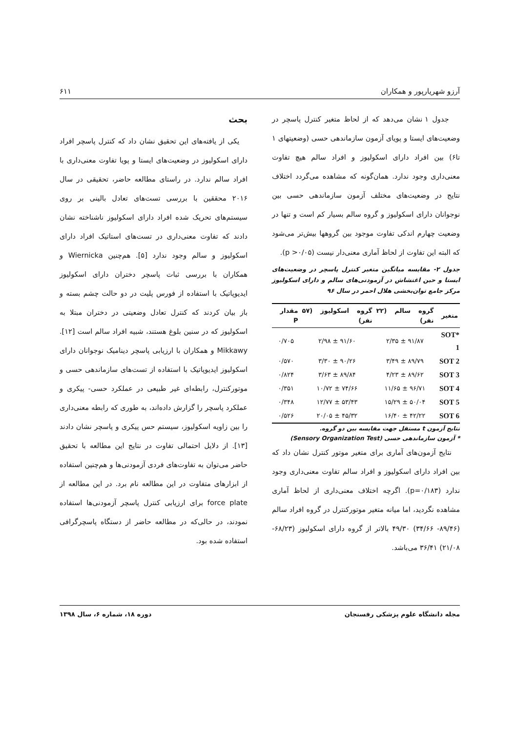آرزو شهریارپور و همکاران ۶۱۱
جدول ۱ نشان می‌دهد که از لحاظ متغیر کنترل پاسچر در وضعیت‌های ایستا و پویای آزمون سازماندهی حسی (وضعیتهای ۱ تا۶) بین افراد دارای اسکولیوز و افراد سالم هیچ تفاوت معنی‌داری وجود ندارد. همان‌گونه که مشاهده می‌گردد اختلاف نتایج در وضعیت‌های مختلف آزمون سازماندهی حسی بین نوجوانان دارای اسکولیوز و گروه سالم بسیار کم است و تنها در وضعیت چهارم اندکی تفاوت موجود بین گروهها بیش‌تر می‌شود که البته این تفاوت از لحاظ آماری معنی‌دار نیست (p >۰/۰۵).
جدول ۲- مقایسه میانگین متغیر کنترل پاسچر در وضعیت‌های ایستا و حین اغتشاش در آزمودنی‌های سالم و دارای اسکولیوز مرکز جامع توان‌بخشی هلال احمر در سال ۹۶
| متغیر | گروه سالم (۲۲ نفر) | گروه اسکولیوز (۵۷ نفر) | مقدار P |
| --- | --- | --- | --- |
| *SOT 1 | ۹۱/۸۷ ± ۲/۳۵ | ۹۱/۶۰ ± ۲/۹۸ | ۰/۷۰۵ |
| SOT 2 | ۸۹/۷۹ ± ۳/۴۹ | ۹۰/۲۶ ± ۳/۳۰ | ۰/۵۷۰ |
| SOT 3 | ۸۹/۶۲ ± ۴/۲۳ | ۸۹/۸۴ ± ۳/۶۳ | ۰/۸۲۴ |
| SOT 4 | ۹۶/۷۱ ± ۱۱/۶۵ | ۷۴/۶۶ ± ۱۰/۷۲ | ۰/۳۵۱ |
| SOT 5 | ۵۰/۰۴ ± ۱۵/۲۹ | ۵۳/۴۳ ± ۱۲/۷۷ | ۰/۳۴۸ |
| SOT 6 | ۴۲/۲۲ ± ۱۶/۴۰ | ۴۵/۳۲ ± ۲۰/۰۵ | ۰/۵۲۶ |
نتایج آزمون t مستقل جهت مقایسه بین دو گروه.
* آزمون سازماندهی حسی (Sensory Organization Test)
نتایج آزمون‌های آماری برای متغیر موتور کنترل نشان داد که بین افراد دارای اسکولیوز و افراد سالم تفاوت معنی‌داری وجود ندارد (p=۰/۱۸۳). اگرچه اختلاف معنی‌داری از لحاظ آماری مشاهده نگردید، اما میانه متغیر موتورکنترل در گروه افراد سالم (۸۹/۴۶- ۳۴/۶۶) ۴۹/۳۰ بالاتر از گروه دارای اسکولیوز (۶۸/۲۳- ۲۱/۰۸) ۳۶/۴۱ می‌باشد.
بحث
یکی از یافته‌های این تحقیق نشان داد که کنترل پاسچر افراد دارای اسکولیوز در وضعیت‌های ایستا و پویا تفاوت معنی‌داری با افراد سالم ندارد. در راستای مطالعه حاضر، تحقیقی در سال ۲۰۱۶ محققین با بررسی تست‌های تعادل بالینی بر روی سیستم‌های تحریک شده افراد دارای اسکولیوز ناشناخته نشان دادند که تفاوت معنی‌داری در تست‌های استاتیک افراد دارای اسکولیوز و سالم وجود ندارد [۵]. هم‌چنین Wiernicka و همکاران با بررسی ثبات پاسچر دختران دارای اسکولیوز ایدیوپاتیک با استفاده از فورس پلیت در دو حالت چشم بسته و باز بیان کردند که کنترل تعادل وضعیتی در دختران مبتلا به اسکولیوز که در سنین بلوغ هستند، شبیه افراد سالم است [۱۲]. Mikkawy و همکاران با ارزیابی پاسچر دینامیک نوجوانان دارای اسکولیوز ایدیوپاتیک با استفاده از تست‌های سازماندهی حسی و موتورکنترل، رابطه‌ای غیر طبیعی در عملکرد حسی- پیکری و عملکرد پاسچر را گزارش داده‌اند، به طوری که رابطه معنی‌داری را بین زاویه اسکولیوز، سیستم حس پیکری و پاسچر نشان دادند [۱۳]. از دلایل احتمالی تفاوت در نتایج این مطالعه با تحقیق حاضر می‌توان به تفاوت‌های فردی آزمودنی‌ها و هم‌چنین استفاده از ابزارهای متفاوت در این مطالعه نام برد. در این مطالعه از force plate برای ارزیابی کنترل پاسچر آزمودنی‌ها استفاده نمودند، در حالی‌که در مطالعه حاضر از دستگاه پاسچرگرافی استفاده شده بود.
مجله دانشگاه علوم پزشکی رفسنجان دوره ۱۸، شماره ۶، سال ۱۳۹۸